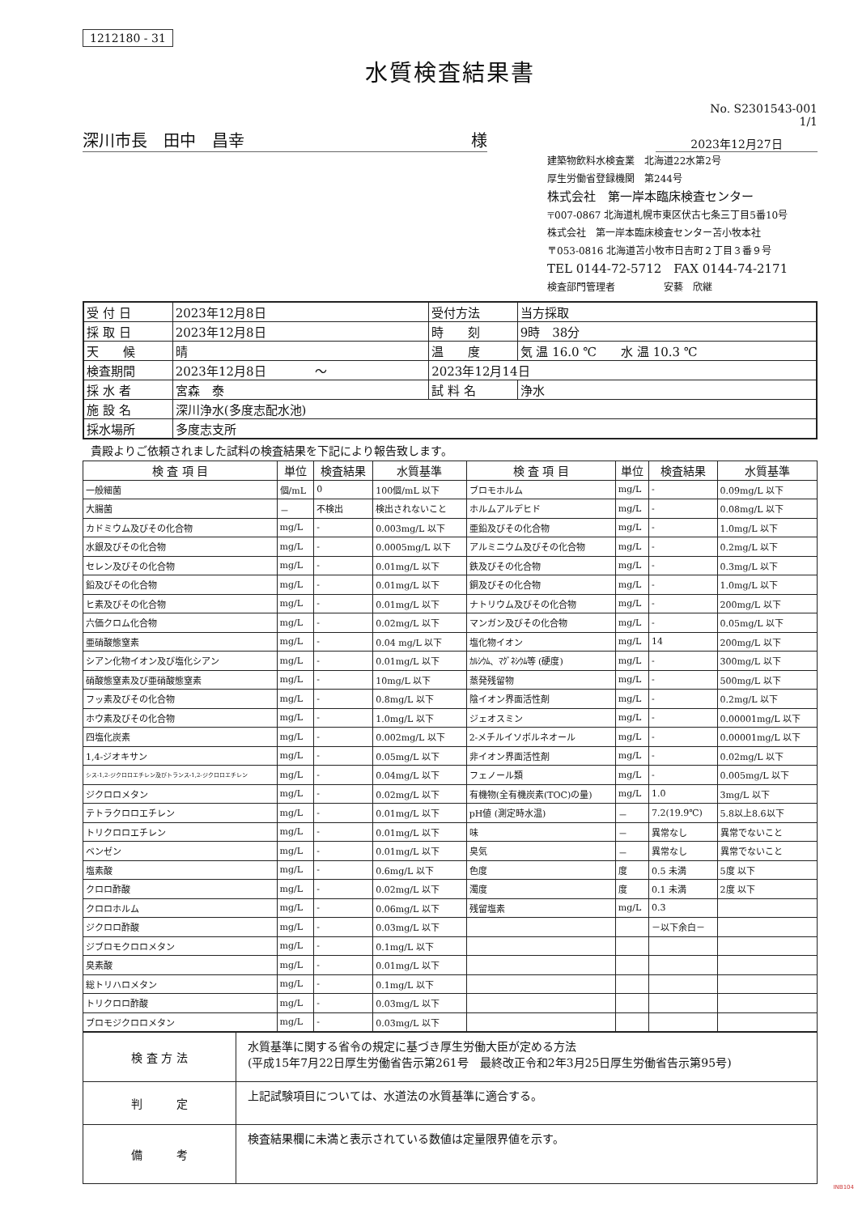1212180 - 31
水質検査結果書
No. S2301543-001
1/1
深川市長　田中　昌幸 様
2023年12月27日
建築物飲料水検査業　北海道22水第2号
厚生労働省登録機関　第244号
株式会社　第一岸本臨床検査センター
〒007-0867 北海道札幌市東区伏古七条三丁目5番10号
株式会社　第一岸本臨床検査センター苫小牧本社
〒053-0816 北海道苫小牧市日吉町２丁目３番９号
TEL 0144-72-5712　FAX 0144-74-2171
検査部門管理者　　　　　安藝　欣継
| 受 付 日 | 2023年12月8日 | 受付方法 | 当方採取 |
| 採 取 日 | 2023年12月8日 | 時 刻 | 9時 38分 |
| 天 候 | 晴 | 温 度 | 気 温 16.0 ℃ 水 温 10.3 ℃ |
| 検査期間 | 2023年12月8日 ～ | 2023年12月14日 | |
| 採 水 者 | 宮森 泰 | 試 料 名 | 浄水 |
| 施 設 名 | 深川浄水(多度志配水池) | | |
| 採水場所 | 多度志支所 | | |
貴殿よりご依頼されました試料の検査結果を下記により報告致します。
| 検 査 項 目 | 単位 | 検査結果 | 水質基準 | 検 査 項 目 | 単位 | 検査結果 | 水質基準 |
| --- | --- | --- | --- | --- | --- | --- | --- |
| 一般細菌 | 個/mL | 0 | 100個/mL 以下 | ブロモホルム | mg/L | - | 0.09mg/L 以下 |
| 大腸菌 | － | 不検出 | 検出されないこと | ホルムアルデヒド | mg/L | - | 0.08mg/L 以下 |
| カドミウム及びその化合物 | mg/L | - | 0.003mg/L 以下 | 亜鉛及びその化合物 | mg/L | - | 1.0mg/L 以下 |
| 水銀及びその化合物 | mg/L | - | 0.0005mg/L 以下 | アルミニウム及びその化合物 | mg/L | - | 0.2mg/L 以下 |
| セレン及びその化合物 | mg/L | - | 0.01mg/L 以下 | 鉄及びその化合物 | mg/L | - | 0.3mg/L 以下 |
| 鉛及びその化合物 | mg/L | - | 0.01mg/L 以下 | 銅及びその化合物 | mg/L | - | 1.0mg/L 以下 |
| ヒ素及びその化合物 | mg/L | - | 0.01mg/L 以下 | ナトリウム及びその化合物 | mg/L | - | 200mg/L 以下 |
| 六価クロム化合物 | mg/L | - | 0.02mg/L 以下 | マンガン及びその化合物 | mg/L | - | 0.05mg/L 以下 |
| 亜硝酸態窒素 | mg/L | - | 0.04 mg/L 以下 | 塩化物イオン | mg/L | 14 | 200mg/L 以下 |
| シアン化物イオン及び塩化シアン | mg/L | - | 0.01mg/L 以下 | ｶﾙｼｳﾑ、ﾏｸﾞﾈｼｳﾑ等 (硬度) | mg/L | - | 300mg/L 以下 |
| 硝酸態窒素及び亜硝酸態窒素 | mg/L | - | 10mg/L 以下 | 蒸発残留物 | mg/L | - | 500mg/L 以下 |
| フッ素及びその化合物 | mg/L | - | 0.8mg/L 以下 | 陰イオン界面活性剤 | mg/L | - | 0.2mg/L 以下 |
| ホウ素及びその化合物 | mg/L | - | 1.0mg/L 以下 | ジェオスミン | mg/L | - | 0.00001mg/L 以下 |
| 四塩化炭素 | mg/L | - | 0.002mg/L 以下 | 2-メチルイソボルネオール | mg/L | - | 0.00001mg/L 以下 |
| 1,4-ジオキサン | mg/L | - | 0.05mg/L 以下 | 非イオン界面活性剤 | mg/L | - | 0.02mg/L 以下 |
| シス-1,2-ジクロロエチレン及びトランス-1,2-ジクロロエチレン | mg/L | - | 0.04mg/L 以下 | フェノール類 | mg/L | - | 0.005mg/L 以下 |
| ジクロロメタン | mg/L | - | 0.02mg/L 以下 | 有機物(全有機炭素(TOC)の量) | mg/L | 1.0 | 3mg/L 以下 |
| テトラクロロエチレン | mg/L | - | 0.01mg/L 以下 | pH値 (測定時水温) | － | 7.2(19.9℃) | 5.8以上8.6以下 |
| トリクロロエチレン | mg/L | - | 0.01mg/L 以下 | 味 | － | 異常なし | 異常でないこと |
| ベンゼン | mg/L | - | 0.01mg/L 以下 | 臭気 | － | 異常なし | 異常でないこと |
| 塩素酸 | mg/L | - | 0.6mg/L 以下 | 色度 | 度 | 0.5 未満 | 5度 以下 |
| クロロ酢酸 | mg/L | - | 0.02mg/L 以下 | 濁度 | 度 | 0.1 未満 | 2度 以下 |
| クロロホルム | mg/L | - | 0.06mg/L 以下 | 残留塩素 | mg/L | 0.3 | |
| ジクロロ酢酸 | mg/L | - | 0.03mg/L 以下 | | | －以下余白－ | |
| ジブロモクロロメタン | mg/L | - | 0.1mg/L 以下 | | | | |
| 臭素酸 | mg/L | - | 0.01mg/L 以下 | | | | |
| 総トリハロメタン | mg/L | - | 0.1mg/L 以下 | | | | |
| トリクロロ酢酸 | mg/L | - | 0.03mg/L 以下 | | | | |
| ブロモジクロロメタン | mg/L | - | 0.03mg/L 以下 | | | | |
| 検 査 方 法 | 水質基準に関する省令の規定に基づき厚生労働大臣が定める方法 (平成15年7月22日厚生労働省告示第261号 最終改正令和2年3月25日厚生労働省告示第95号) |
| 判 定 | 上記試験項目については、水道法の水質基準に適合する。 |
| 備 考 | 検査結果欄に未満と表示されている数値は定量限界値を示す。 |
INB104